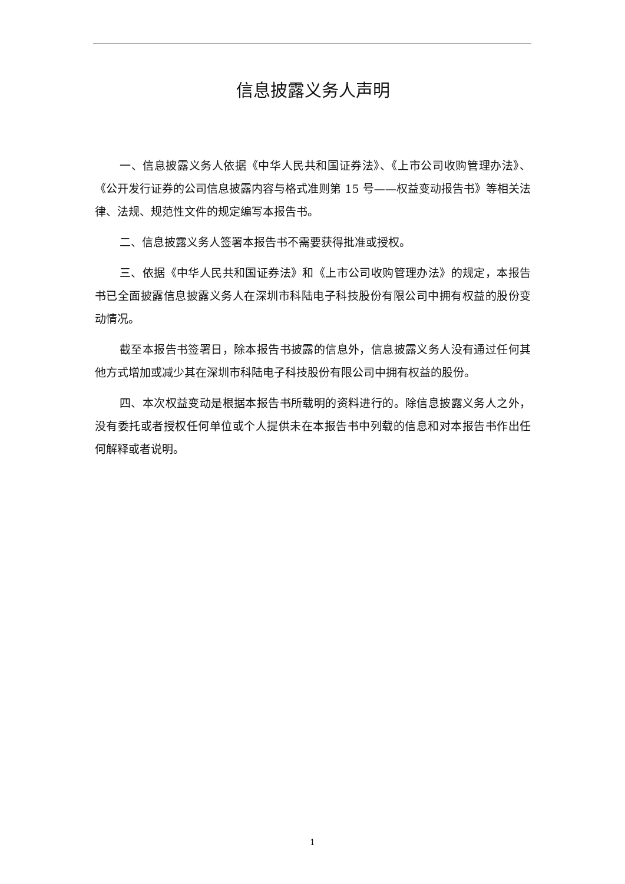信息披露义务人声明
一、信息披露义务人依据《中华人民共和国证券法》、《上市公司收购管理办法》、《公开发行证券的公司信息披露内容与格式准则第 15 号——权益变动报告书》等相关法律、法规、规范性文件的规定编写本报告书。
二、信息披露义务人签署本报告书不需要获得批准或授权。
三、依据《中华人民共和国证券法》和《上市公司收购管理办法》的规定，本报告书已全面披露信息披露义务人在深圳市科陆电子科技股份有限公司中拥有权益的股份变动情况。
截至本报告书签署日，除本报告书披露的信息外，信息披露义务人没有通过任何其他方式增加或减少其在深圳市科陆电子科技股份有限公司中拥有权益的股份。
四、本次权益变动是根据本报告书所载明的资料进行的。除信息披露义务人之外，没有委托或者授权任何单位或个人提供未在本报告书中列载的信息和对本报告书作出任何解释或者说明。
1